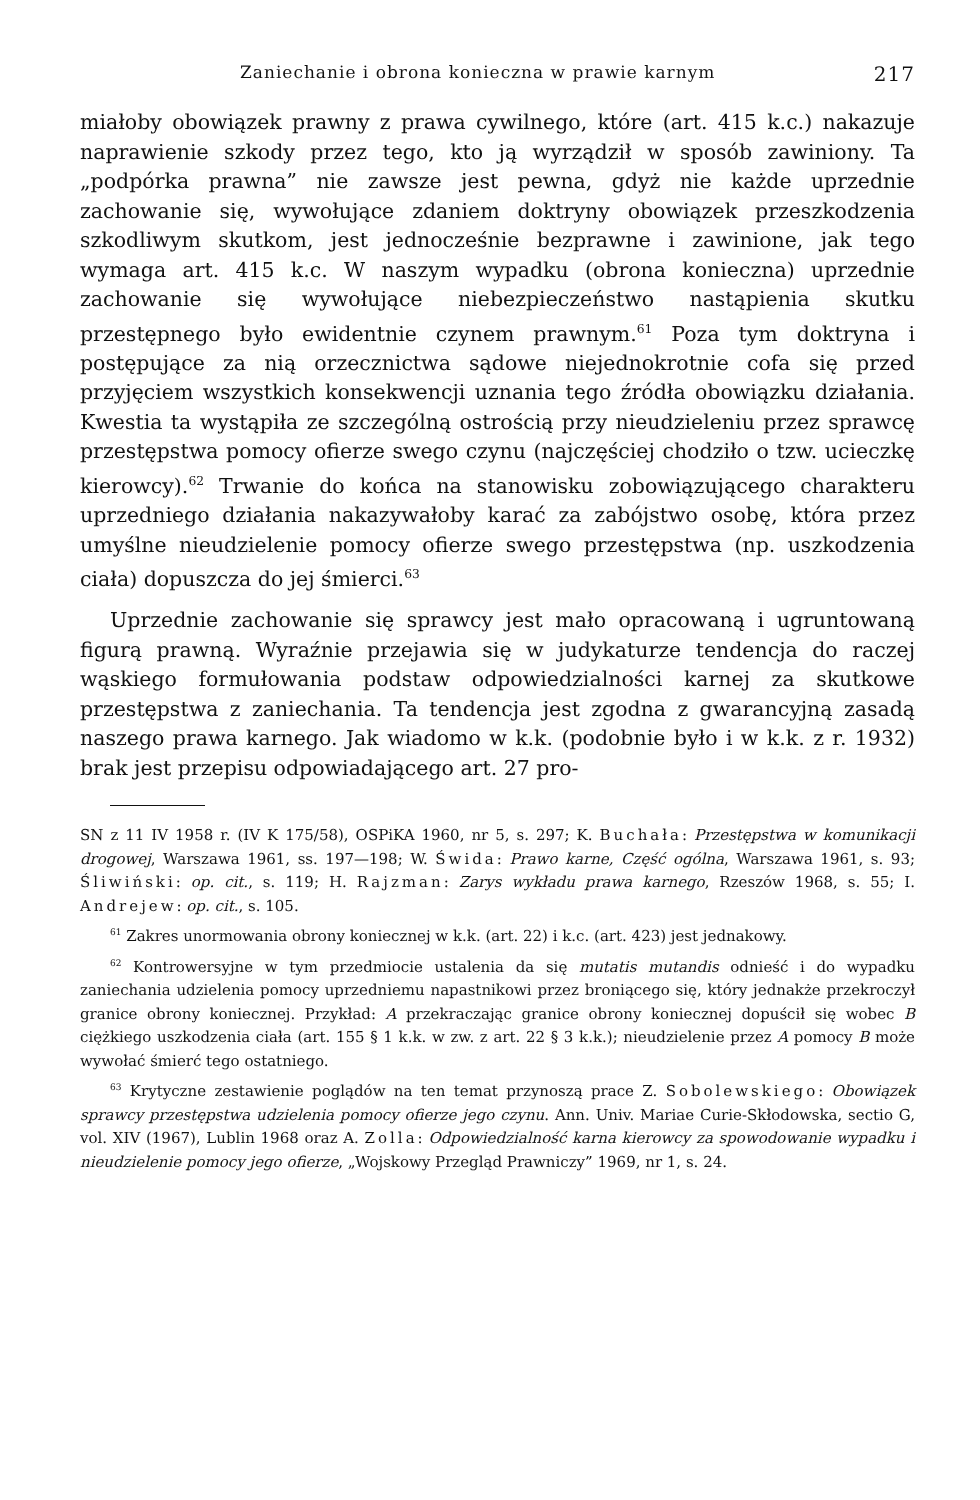Zaniechanie i obrona konieczna w prawie karnym 217
miałoby obowiązek prawny z prawa cywilnego, które (art. 415 k.c.) nakazuje naprawienie szkody przez tego, kto ją wyrządził w sposób zawiniony. Ta „podpórka prawna” nie zawsze jest pewna, gdyż nie każde uprzednie zachowanie się, wywołujące zdaniem doktryny obowiązek przeszkodzenia szkodliwym skutkom, jest jednocześnie bezprawne i zawinione, jak tego wymaga art. 415 k.c. W naszym wypadku (obrona konieczna) uprzednie zachowanie się wywołujące niebezpieczeństwo nastąpienia skutku przestępnego było ewidentnie czynem prawnym.<sup>61</sup> Poza tym doktryna i postępujące za nią orzecznictwa sądowe niejednokrotnie cofa się przed przyjęciem wszystkich konsekwencji uznania tego źródła obowiązku działania. Kwestia ta wystąpiła ze szczególną ostrością przy nieudzieleniu przez sprawcę przestępstwa pomocy ofierze swego czynu (najczęściej chodziło o tzw. ucieczkę kierowcy).<sup>62</sup> Trwanie do końca na stanowisku zobowiązującego charakteru uprzedniego działania nakazywałoby karać za zabójstwo osobę, która przez umyślne nieudzielenie pomocy ofierze swego przestępstwa (np. uszkodzenia ciała) dopuszcza do jej śmierci.<sup>63</sup>
Uprzednie zachowanie się sprawcy jest mało opracowaną i ugruntowaną figurą prawną. Wyraźnie przejawia się w judykaturze tendencja do raczej wąskiego formułowania podstaw odpowiedzialności karnej za skutkowe przestępstwa z zaniechania. Ta tendencja jest zgodna z gwarancyjną zasadą naszego prawa karnego. Jak wiadomo w k.k. (podobnie było i w k.k. z r. 1932) brak jest przepisu odpowiadającego art. 27 pro-
SN z 11 IV 1958 r. (IV K 175/58), OSPiKA 1960, nr 5, s. 297; K. Buchała: Przestępstwa w komunikacji drogowej, Warszawa 1961, ss. 197—198; W. Świda: Prawo karne, Część ogólna, Warszawa 1961, s. 93; Śliwiński: op. cit., s. 119; H. Rajzman: Zarys wykładu prawa karnego, Rzeszów 1968, s. 55; I. Andrejew: op. cit., s. 105.
<sup>61</sup> Zakres unormowania obrony koniecznej w k.k. (art. 22) i k.c. (art. 423) jest jednakowy.
<sup>62</sup> Kontrowersyjne w tym przedmiocie ustalenia da się mutatis mutandis odnieść i do wypadku zaniechania udzielenia pomocy uprzedniemu napastnikowi przez broniącego się, który jednakże przekroczył granice obrony koniecznej. Przykład: A przekraczając granice obrony koniecznej dopuścił się wobec B ciężkiego uszkodzenia ciała (art. 155 § 1 k.k. w zw. z art. 22 § 3 k.k.); nieudzielenie przez A pomocy B może wywołać śmierć tego ostatniego.
<sup>63</sup> Krytyczne zestawienie poglądów na ten temat przynoszą prace Z. Sobolewskiego: Obowiązek sprawcy przestępstwa udzielenia pomocy ofierze jego czynu. Ann. Univ. Mariae Curie-Skłodowska, sectio G, vol. XIV (1967), Lublin 1968 oraz A. Zolla: Odpowiedzialność karna kierowcy za spowodowanie wypadku i nieudzielenie pomocy jego ofierze, „Wojskowy Przegląd Prawniczy” 1969, nr 1, s. 24.